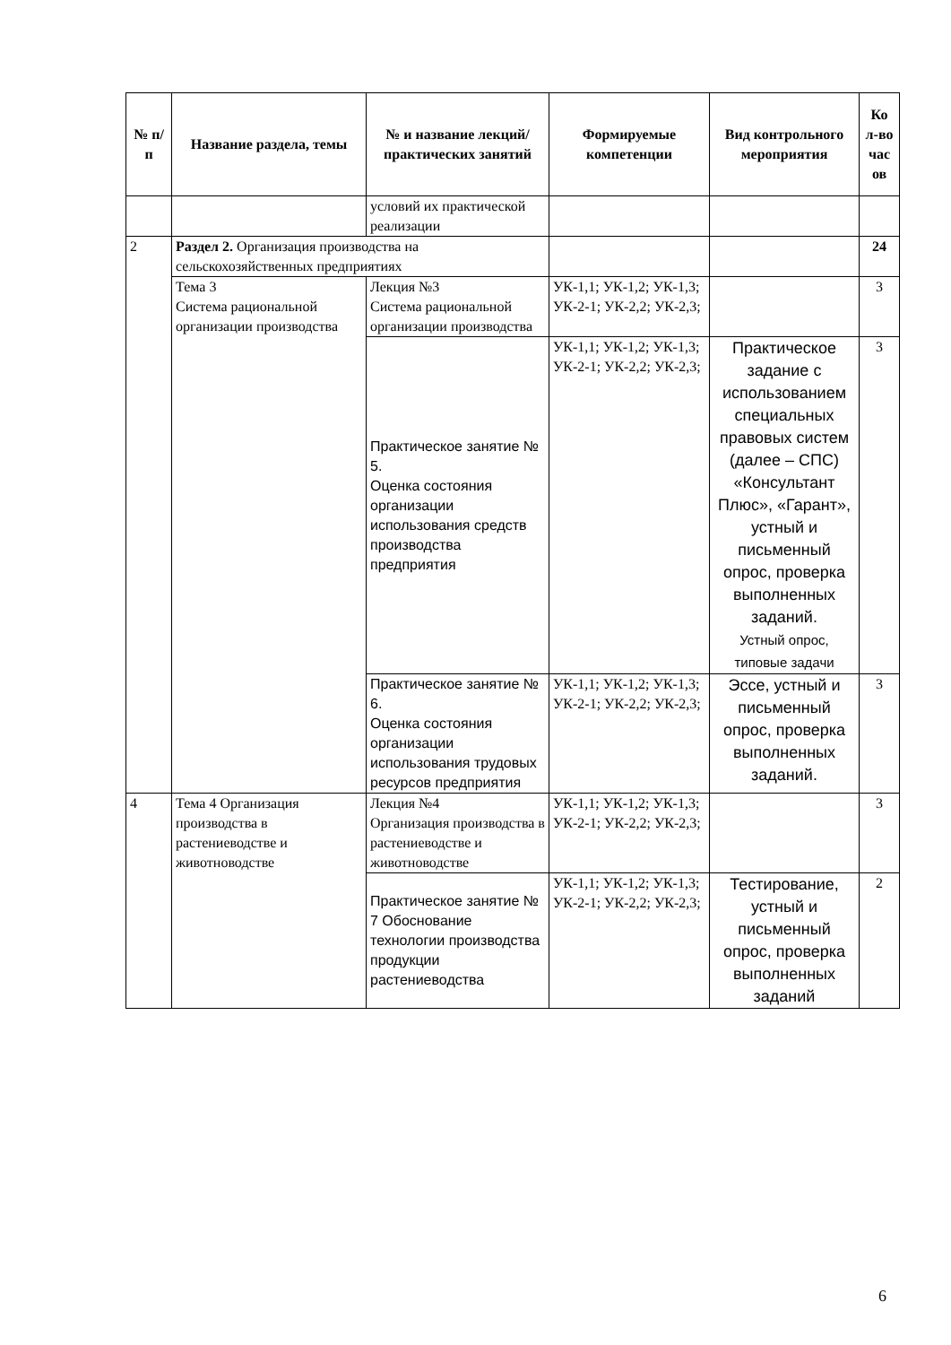| № п/п | Название раздела, темы | № и название лекций/ практических занятий | Формируемые компетенции | Вид контрольного мероприятия | Ко л-во час ов |
| --- | --- | --- | --- | --- | --- |
| | | условий их практической реализации | | | |
| 2 | Раздел 2. Организация производства на сельскохозяйственных предприятиях | | | | 24 |
| | Тема 3 Система рациональной организации производства | Лекция №3 Система рациональной организации производства | УК-1,1; УК-1,2; УК-1,3; УК-2-1; УК-2,2; УК-2,3; | | 3 |
| | | Практическое занятие № 5. Оценка состояния организации использования средств производства предприятия | УК-1,1; УК-1,2; УК-1,3; УК-2-1; УК-2,2; УК-2,3; | Практическое задание с использованием специальных правовых систем (далее – СПС) «Консультант Плюс», «Гарант», устный и письменный опрос, проверка выполненных заданий. Устный опрос, типовые задачи | 3 |
| | | Практическое занятие № 6. Оценка состояния организации использования трудовых ресурсов предприятия | УК-1,1; УК-1,2; УК-1,3; УК-2-1; УК-2,2; УК-2,3; | Эссе, устный и письменный опрос, проверка выполненных заданий. | 3 |
| 4 | Тема 4 Организация производства в растениеводстве и животноводстве | Лекция №4 Организация производства в растениеводстве и животноводстве | УК-1,1; УК-1,2; УК-1,3; УК-2-1; УК-2,2; УК-2,3; | | 3 |
| | | Практическое занятие № 7 Обоснование технологии производства продукции растениеводства | УК-1,1; УК-1,2; УК-1,3; УК-2-1; УК-2,2; УК-2,3; | Тестирование, устный и письменный опрос, проверка выполненных заданий | 2 |
6